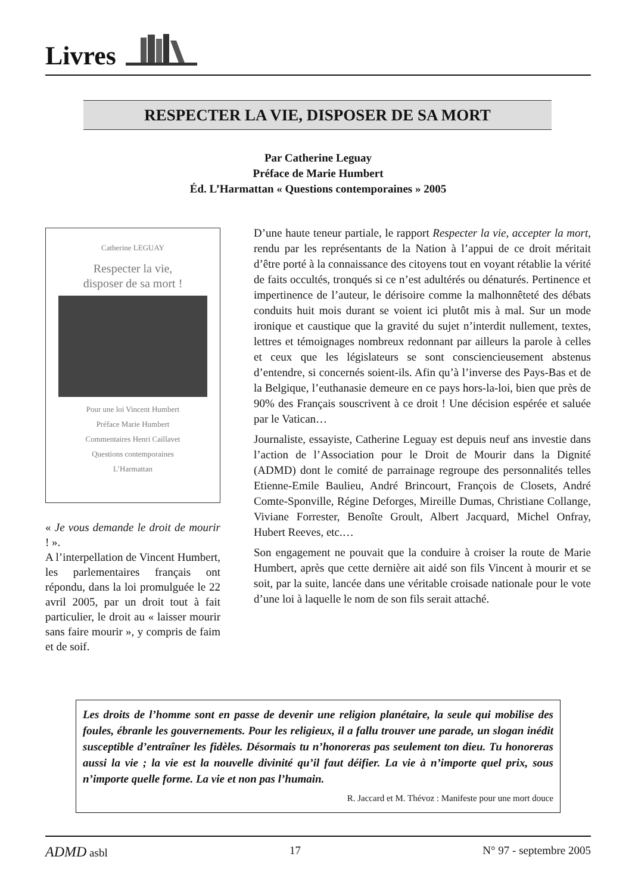Livres
RESPECTER LA VIE, DISPOSER DE SA MORT
Par Catherine Leguay
Préface de Marie Humbert
Éd. L’Harmattan « Questions contemporaines » 2005
Catherine LEGUAY
Respecter la vie,
disposer de sa mort !
Pour une loi Vincent Humbert
Préface Marie Humbert
Commentaires Henri Caillavet
Questions contemporaines
L’Harmattan
« Je vous demande le droit de mourir ! ».
A l’interpellation de Vincent Humbert, les parlementaires français ont répondu, dans la loi promulguée le 22 avril 2005, par un droit tout à fait particulier, le droit au « laisser mourir sans faire mourir », y compris de faim et de soif.
D’une haute teneur partiale, le rapport Respecter la vie, accepter la mort, rendu par les représentants de la Nation à l’appui de ce droit méritait d’être porté à la connaissance des citoyens tout en voyant rétablie la vérité de faits occultés, tronqués si ce n’est adultérés ou dénaturés. Pertinence et impertinence de l’auteur, le dérisoire comme la malhonnêteté des débats conduits huit mois durant se voient ici plutôt mis à mal. Sur un mode ironique et caustique que la gravité du sujet n’interdit nullement, textes, lettres et témoignages nombreux redonnant par ailleurs la parole à celles et ceux que les législateurs se sont consciencieusement abstenus d’entendre, si concernés soient-ils. Afin qu’à l’inverse des Pays-Bas et de la Belgique, l’euthanasie demeure en ce pays hors-la-loi, bien que près de 90% des Français souscrivent à ce droit ! Une décision espérée et saluée par le Vatican…
Journaliste, essayiste, Catherine Leguay est depuis neuf ans investie dans l’action de l’Association pour le Droit de Mourir dans la Dignité (ADMD) dont le comité de parrainage regroupe des personnalités telles Etienne-Emile Baulieu, André Brincourt, François de Closets, André Comte-Sponville, Régine Deforges, Mireille Dumas, Christiane Collange, Viviane Forrester, Benoîte Groult, Albert Jacquard, Michel Onfray, Hubert Reeves, etc.…
Son engagement ne pouvait que la conduire à croiser la route de Marie Humbert, après que cette dernière ait aidé son fils Vincent à mourir et se soit, par la suite, lancée dans une véritable croisade nationale pour le vote d’une loi à laquelle le nom de son fils serait attaché.
Les droits de l’homme sont en passe de devenir une religion planétaire, la seule qui mobilise des foules, ébranle les gouvernements. Pour les religieux, il a fallu trouver une parade, un slogan inédit susceptible d’entraîner les fidèles. Désormais tu n’honoreras pas seulement ton dieu. Tu honoreras aussi la vie ; la vie est la nouvelle divinité qu’il faut déifier. La vie à n’importe quel prix, sous n’importe quelle forme. La vie et non pas l’humain.
R. Jaccard et M. Thévoz : Manifeste pour une mort douce
ADMD asbl 17 N° 97 - septembre 2005